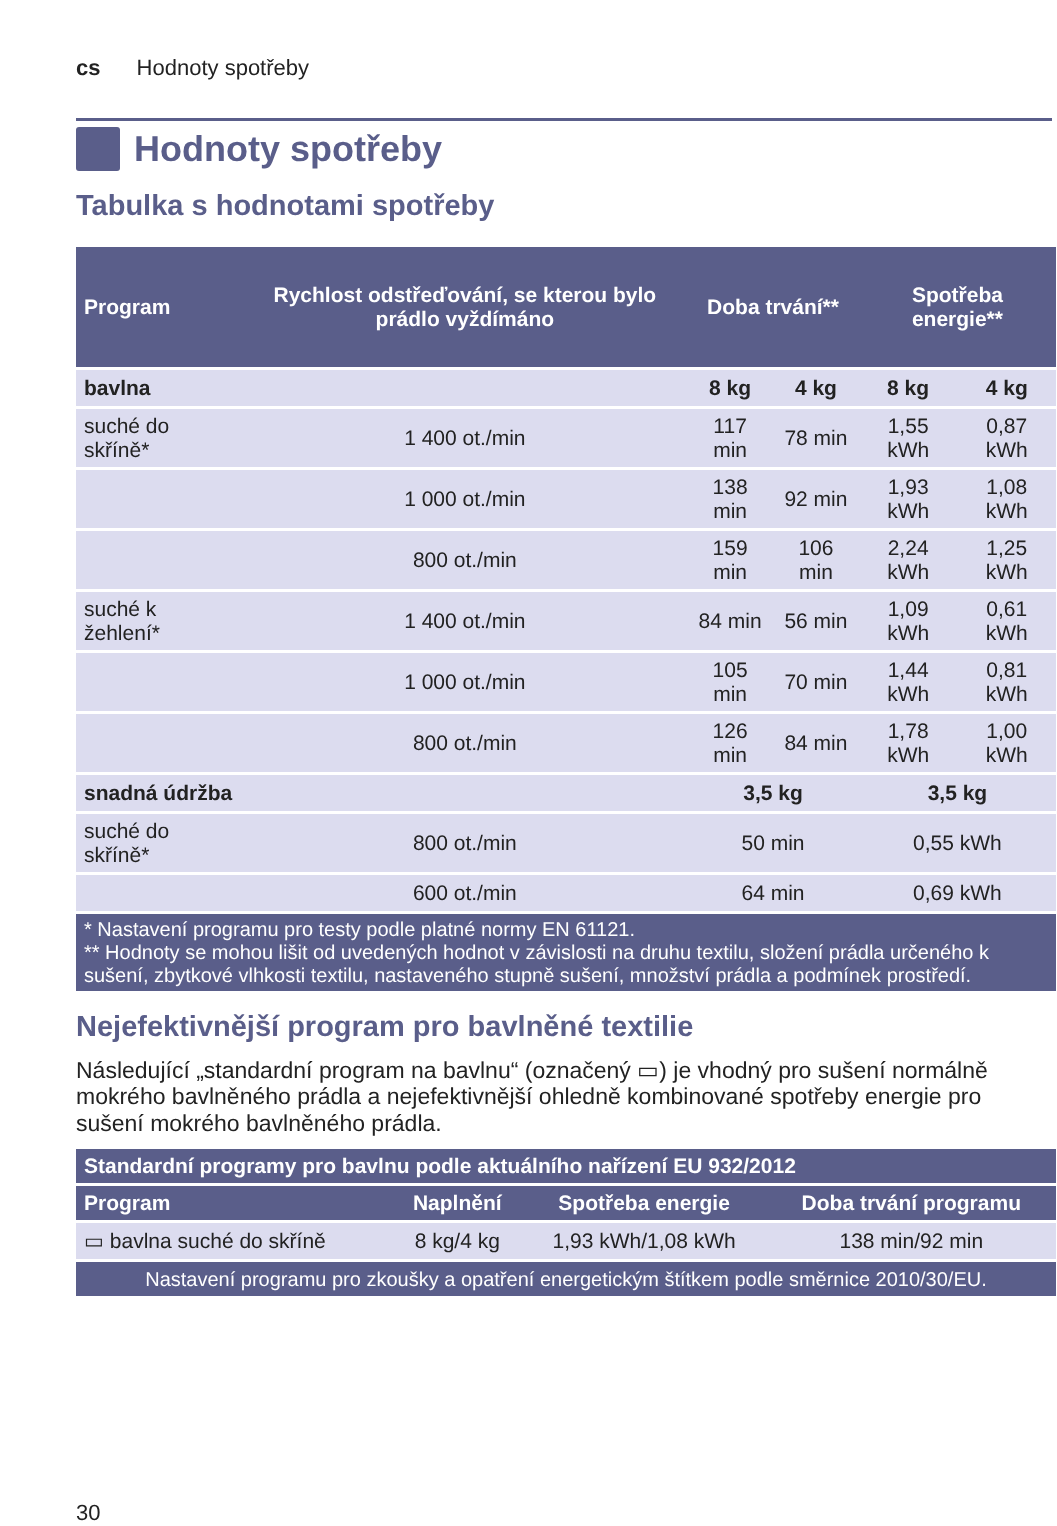cs Hodnoty spotřeby
Hodnoty spotřeby
Tabulka s hodnotami spotřeby
| Program | Rychlost odstřeďování, se kterou bylo prádlo vyždímáno | Doba trvání** | | Spotřeba energie** | |
| --- | --- | --- | --- | --- | --- |
| bavlna | | 8 kg | 4 kg | 8 kg | 4 kg |
| suché do skříně* | 1 400 ot./min | 117 min | 78 min | 1,55 kWh | 0,87 kWh |
| | 1 000 ot./min | 138 min | 92 min | 1,93 kWh | 1,08 kWh |
| | 800 ot./min | 159 min | 106 min | 2,24 kWh | 1,25 kWh |
| suché k žehlení* | 1 400 ot./min | 84 min | 56 min | 1,09 kWh | 0,61 kWh |
| | 1 000 ot./min | 105 min | 70 min | 1,44 kWh | 0,81 kWh |
| | 800 ot./min | 126 min | 84 min | 1,78 kWh | 1,00 kWh |
| snadná údržba | | 3,5 kg | | 3,5 kg | |
| suché do skříně* | 800 ot./min | 50 min | | 0,55 kWh | |
| | 600 ot./min | 64 min | | 0,69 kWh | |
| * Nastavení programu pro testy podle platné normy EN 61121. ** Hodnoty se mohou lišit od uvedených hodnot v závislosti na druhu textilu, složení prádla určeného k sušení, zbytkové vlhkosti textilu, nastaveného stupně sušení, množství prádla a podmínek prostředí. | | | | | |
Nejefektivnější program pro bavlněné textilie
Následující „standardní program na bavlnu“ (označený ▭) je vhodný pro sušení normálně mokrého bavlněného prádla a nejefektivnější ohledně kombinované spotřeby energie pro sušení mokrého bavlněného prádla.
| Standardní programy pro bavlnu podle aktuálního nařízení EU 932/2012 | | | |
| --- | --- | --- | --- |
| Program | Naplnění | Spotřeba energie | Doba trvání programu |
| ▭ bavlna suché do skříně | 8 kg/4 kg | 1,93 kWh/1,08 kWh | 138 min/92 min |
| Nastavení programu pro zkoušky a opatření energetickým štítkem podle směrnice 2010/30/EU. | | | |
30